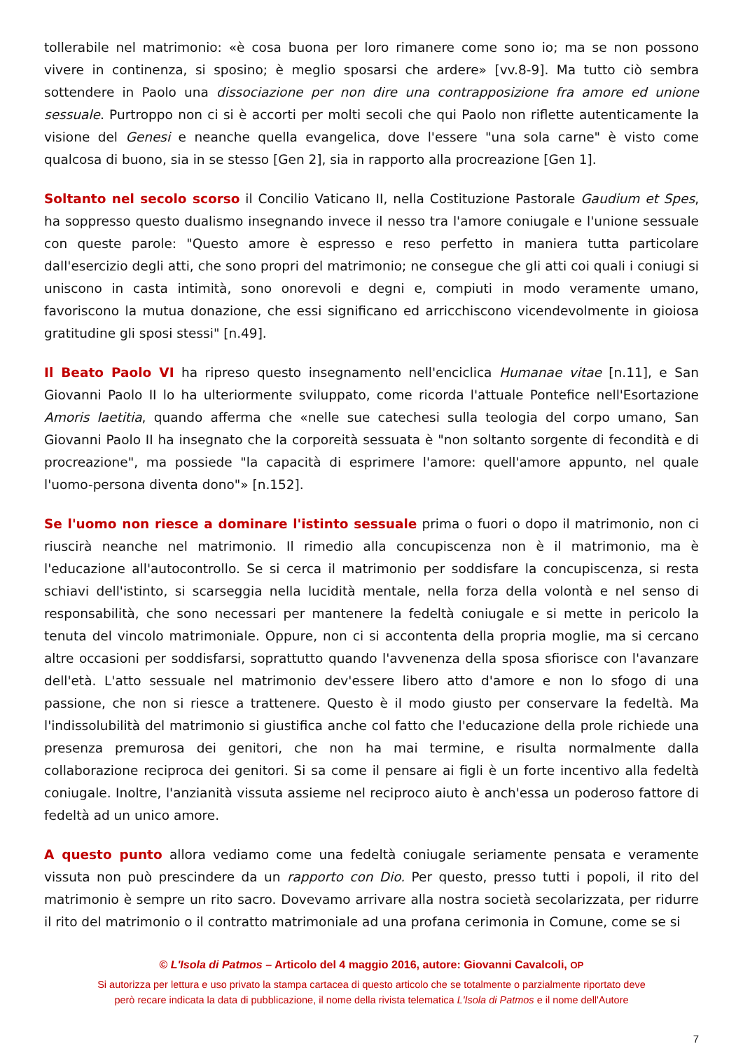tollerabile nel matrimonio: «è cosa buona per loro rimanere come sono io; ma se non possono vivere in continenza, si sposino; è meglio sposarsi che ardere» [vv.8-9]. Ma tutto ciò sembra sottendere in Paolo una dissociazione per non dire una contrapposizione fra amore ed unione sessuale. Purtroppo non ci si è accorti per molti secoli che qui Paolo non riflette autenticamente la visione del Genesi e neanche quella evangelica, dove l'essere "una sola carne" è visto come qualcosa di buono, sia in se stesso [Gen 2], sia in rapporto alla procreazione [Gen 1].
Soltanto nel secolo scorso il Concilio Vaticano II, nella Costituzione Pastorale Gaudium et Spes, ha soppresso questo dualismo insegnando invece il nesso tra l'amore coniugale e l'unione sessuale con queste parole: "Questo amore è espresso e reso perfetto in maniera tutta particolare dall'esercizio degli atti, che sono propri del matrimonio; ne consegue che gli atti coi quali i coniugi si uniscono in casta intimità, sono onorevoli e degni e, compiuti in modo veramente umano, favoriscono la mutua donazione, che essi significano ed arricchiscono vicendevolmente in gioiosa gratitudine gli sposi stessi" [n.49].
Il Beato Paolo VI ha ripreso questo insegnamento nell'enciclica Humanae vitae [n.11], e San Giovanni Paolo II lo ha ulteriormente sviluppato, come ricorda l'attuale Pontefice nell'Esortazione Amoris laetitia, quando afferma che «nelle sue catechesi sulla teologia del corpo umano, San Giovanni Paolo II ha insegnato che la corporeità sessuata è "non soltanto sorgente di fecondità e di procreazione", ma possiede "la capacità di esprimere l'amore: quell'amore appunto, nel quale l'uomo-persona diventa dono"» [n.152].
Se l'uomo non riesce a dominare l'istinto sessuale prima o fuori o dopo il matrimonio, non ci riuscirà neanche nel matrimonio. Il rimedio alla concupiscenza non è il matrimonio, ma è l'educazione all'autocontrollo. Se si cerca il matrimonio per soddisfare la concupiscenza, si resta schiavi dell'istinto, si scarseggia nella lucidità mentale, nella forza della volontà e nel senso di responsabilità, che sono necessari per mantenere la fedeltà coniugale e si mette in pericolo la tenuta del vincolo matrimoniale. Oppure, non ci si accontenta della propria moglie, ma si cercano altre occasioni per soddisfarsi, soprattutto quando l'avvenenza della sposa sfiorisce con l'avanzare dell'età. L'atto sessuale nel matrimonio dev'essere libero atto d'amore e non lo sfogo di una passione, che non si riesce a trattenere. Questo è il modo giusto per conservare la fedeltà. Ma l'indissolubilità del matrimonio si giustifica anche col fatto che l'educazione della prole richiede una presenza premurosa dei genitori, che non ha mai termine, e risulta normalmente dalla collaborazione reciproca dei genitori. Si sa come il pensare ai figli è un forte incentivo alla fedeltà coniugale. Inoltre, l'anzianità vissuta assieme nel reciproco aiuto è anch'essa un poderoso fattore di fedeltà ad un unico amore.
A questo punto allora vediamo come una fedeltà coniugale seriamente pensata e veramente vissuta non può prescindere da un rapporto con Dio. Per questo, presso tutti i popoli, il rito del matrimonio è sempre un rito sacro. Dovevamo arrivare alla nostra società secolarizzata, per ridurre il rito del matrimonio o il contratto matrimoniale ad una profana cerimonia in Comune, come se si
© L'Isola di Patmos – Articolo del 4 maggio 2016, autore: Giovanni Cavalcoli, OP
Si autorizza per lettura e uso privato la stampa cartacea di questo articolo che se totalmente o parzialmente riportato deve
però recare indicata la data di pubblicazione, il nome della rivista telematica L'Isola di Patmos e il nome dell'Autore
7